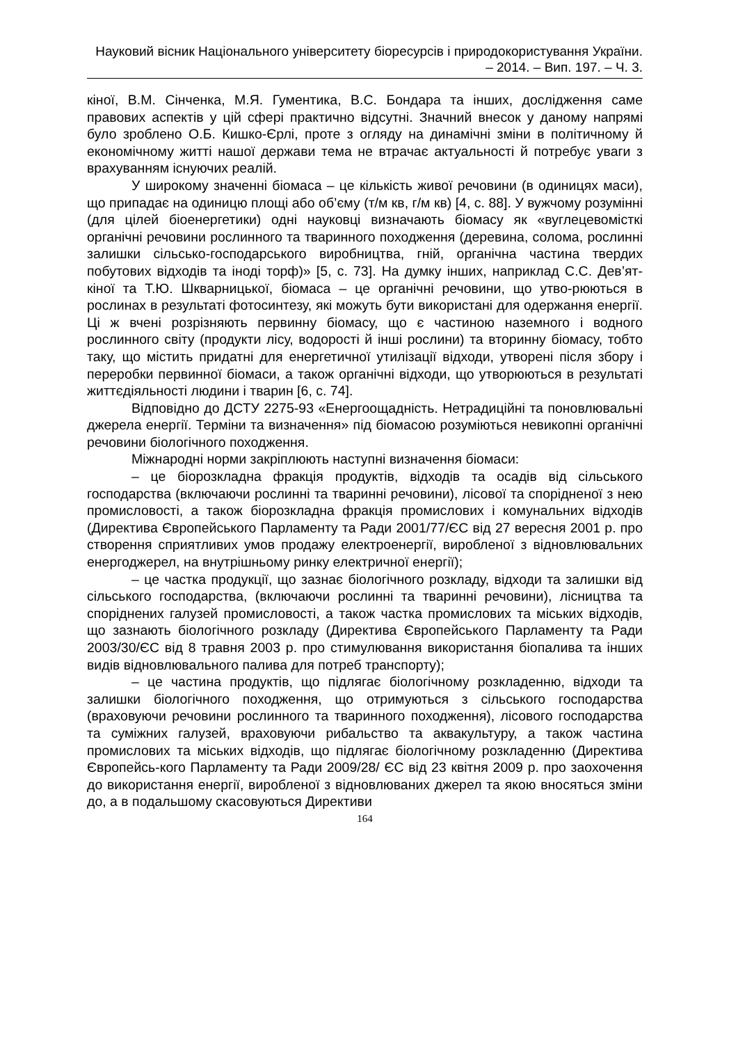Науковий вісник Національного університету біоресурсів і природокористування України. – 2014. – Вип. 197. – Ч. 3.
кіної, В.М. Сінченка, М.Я. Гументика, В.С. Бондара та інших, дослідження саме правових аспектів у цій сфері практично відсутні. Значний внесок у даному напрямі було зроблено О.Б. Кишко-Єрлі, проте з огляду на динамічні зміни в політичному й економічному житті нашої держави тема не втрачає актуальності й потребує уваги з врахуванням існуючих реалій.
У широкому значенні біомаса – це кількість живої речовини (в одиницях маси), що припадає на одиницю площі або об’єму (т/м кв, г/м кв) [4, с. 88]. У вужчому розумінні (для цілей біоенергетики) одні науковці визначають біомасу як «вуглецевомісткі органічні речовини рослинного та тваринного походження (деревина, солома, рослинні залишки сільсько-господарського виробництва, гній, органічна частина твердих побутових відходів та іноді торф)» [5, с. 73]. На думку інших, наприклад С.С. Дев’ят-кіної та Т.Ю. Шкварницької, біомаса – це органічні речовини, що утво-рюються в рослинах в результаті фотосинтезу, які можуть бути використані для одержання енергії. Ці ж вчені розрізняють первинну біомасу, що є частиною наземного і водного рослинного світу (продукти лісу, водорості й інші рослини) та вторинну біомасу, тобто таку, що містить придатні для енергетичної утилізації відходи, утворені після збору і переробки первинної біомаси, а також органічні відходи, що утворюються в результаті життєдіяльності людини і тварин [6, с. 74].
Відповідно до ДСТУ 2275-93 «Енергоощадність. Нетрадиційні та поновлювальні джерела енергії. Терміни та визначення» під біомасою розуміються невикопні органічні речовини біологічного походження.
Міжнародні норми закріплюють наступні визначення біомаси:
– це біорозкладна фракція продуктів, відходів та осадів від сільського господарства (включаючи рослинні та тваринні речовини), лісової та спорідненої з нею промисловості, а також біорозкладна фракція промислових і комунальних відходів (Директива Європейського Парламенту та Ради 2001/77/ЄС від 27 вересня 2001 р. про створення сприятливих умов продажу електроенергії, виробленої з відновлювальних енергоджерел, на внутрішньому ринку електричної енергії);
– це частка продукції, що зазнає біологічного розкладу, відходи та залишки від сільського господарства, (включаючи рослинні та тваринні речовини), лісництва та споріднених галузей промисловості, а також частка промислових та міських відходів, що зазнають біологічного розкладу (Директива Європейського Парламенту та Ради 2003/30/ЄС від 8 травня 2003 р. про стимулювання використання біопалива та інших видів відновлювального палива для потреб транспорту);
– це частина продуктів, що підлягає біологічному розкладенню, відходи та залишки біологічного походження, що отримуються з сільського господарства (враховуючи речовини рослинного та тваринного походження), лісового господарства та суміжних галузей, враховуючи рибальство та аквакультуру, а також частина промислових та міських відходів, що підлягає біологічному розкладенню (Директива Європейсь-кого Парламенту та Ради 2009/28/ ЄС від 23 квітня 2009 р. про заохочення до використання енергії, виробленої з відновлюваних джерел та якою вносяться зміни до, а в подальшому скасовуються Директиви
164